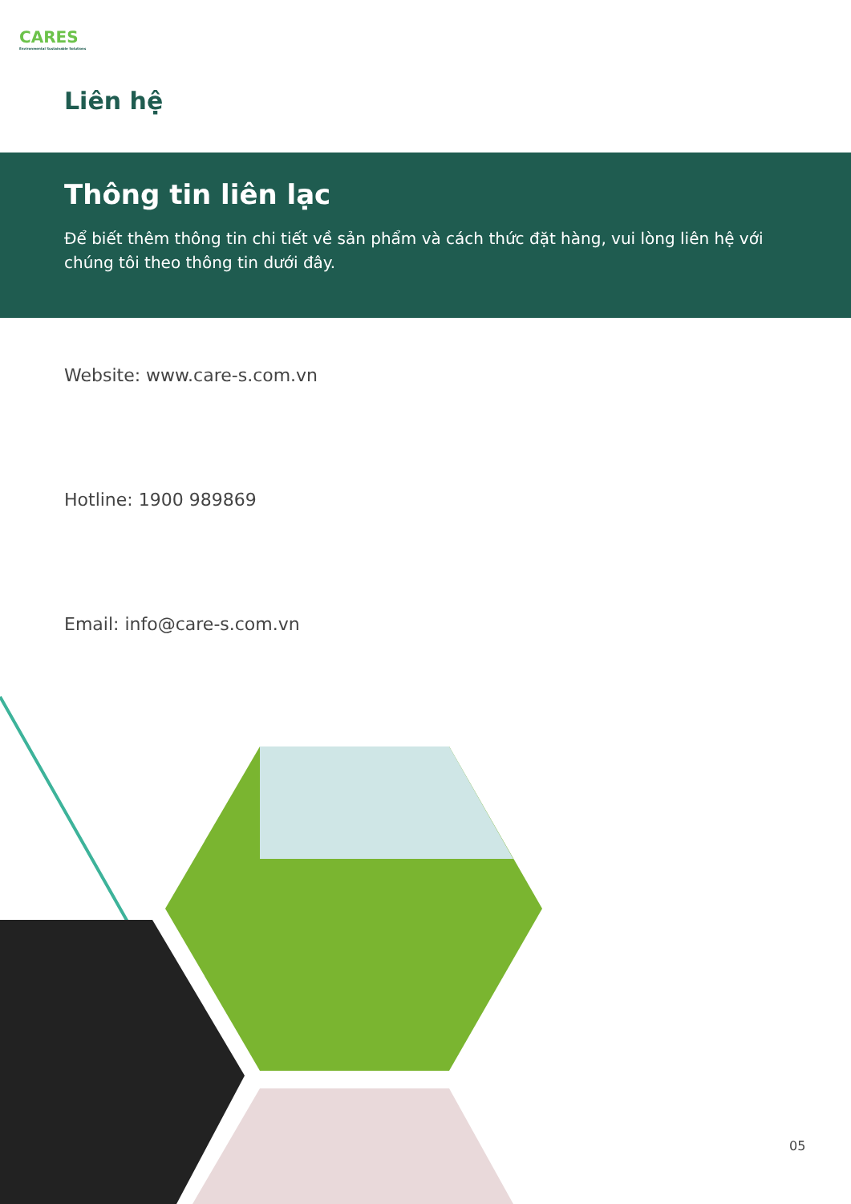CARES
Environmental Sustainable Solutions
Liên hệ
Thông tin liên lạc
Để biết thêm thông tin chi tiết về sản phẩm và cách thức đặt hàng, vui lòng liên hệ với chúng tôi theo thông tin dưới đây.
Website: www.care-s.com.vn
Hotline: 1900 989869
Email: info@care-s.com.vn
05